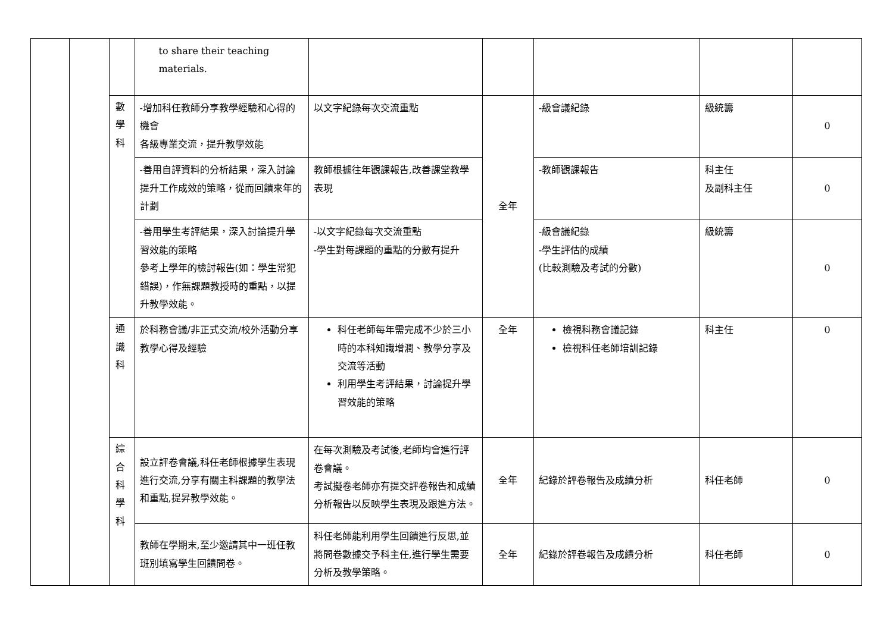| | | | to share their teaching materials. | | | | | |
| | | 數學科 | -增加科任教師分享教學經驗和心得的機會 各級專業交流，提升教學效能 | 以文字紀錄每次交流重點 | 全年 | -級會議紀錄 | 級統籌 | 0 |
| | | | -善用自評資料的分析結果，深入討論提升工作成效的策略，從而回饋來年的計劃 | 教師根據往年觀課報告,改善課堂教學表現 | | -教師觀課報告 | 科主任 及副科主任 | 0 |
| | | | -善用學生考評結果，深入討論提升學習效能的策略 參考上學年的檢討報告(如：學生常犯錯誤)，作無課題教授時的重點，以提升教學效能。 | -以文字紀錄每次交流重點 -學生對每課題的重點的分數有提升 | | -級會議紀錄 -學生評估的成績 (比較測驗及考試的分數) | 級統籌 | 0 |
| | | 通識科 | 於科務會議/非正式交流/校外活動分享教學心得及經驗 | 科任老師每年需完成不少於三小時的本科知識增潤、教學分享及交流等活動 利用學生考評結果，討論提升學習效能的策略 | 全年 | 檢視科務會議記錄 檢視科任老師培訓記錄 | 科主任 | 0 |
| | | 綜合科學科 | 設立評卷會議,科任老師根據學生表現進行交流,分享有關主科課題的教學法和重點,提昇教學效能。 | 在每次測驗及考試後,老師均會進行評卷會議。 考試擬卷老師亦有提交評卷報告和成績分析報告以反映學生表現及跟進方法。 | 全年 | 紀錄於評卷報告及成績分析 | 科任老師 | 0 |
| | | | 教師在學期末,至少邀請其中一班任教班別填寫學生回饋問卷。 | 科任老師能利用學生回饋進行反思,並將問卷數據交予科主任,進行學生需要分析及教學策略。 | 全年 | 紀錄於評卷報告及成績分析 | 科任老師 | 0 |